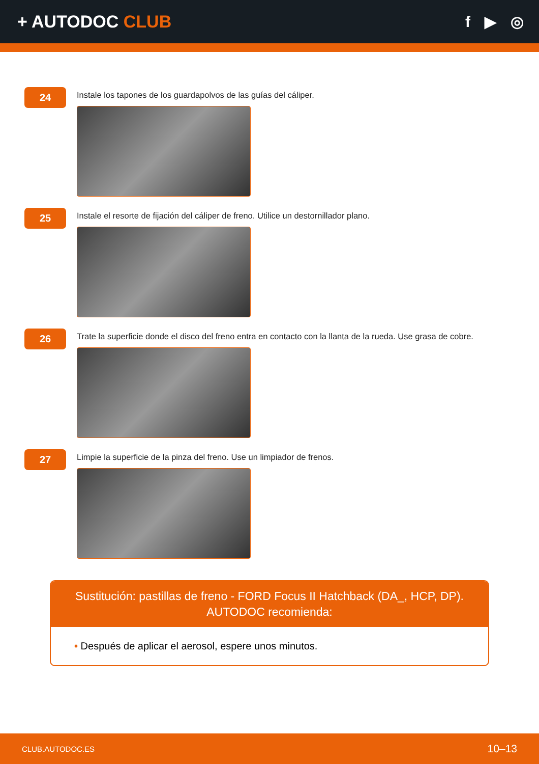+ AUTODOC CLUB f ▶ ◎
24
Instale los tapones de los guardapolvos de las guías del cáliper.
25
Instale el resorte de fijación del cáliper de freno. Utilice un destornillador plano.
26
Trate la superficie donde el disco del freno entra en contacto con la llanta de la rueda. Use grasa de cobre.
27
Limpie la superficie de la pinza del freno. Use un limpiador de frenos.
Sustitución: pastillas de freno - FORD Focus II Hatchback (DA_, HCP, DP).
AUTODOC recomienda:
• Después de aplicar el aerosol, espere unos minutos.
CLUB.AUTODOC.ES 10–13